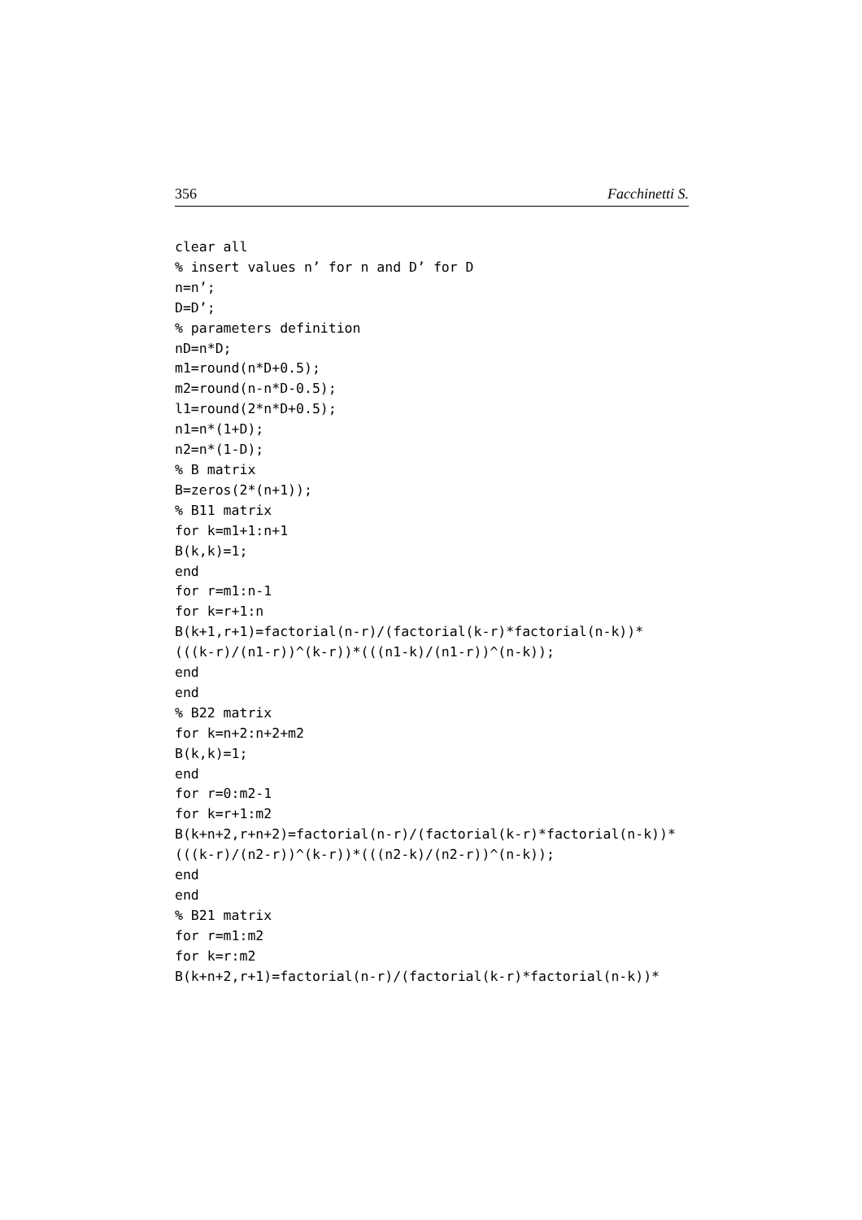356 Facchinetti S.
clear all
% insert values n’ for n and D’ for D
n=n’;
D=D’;
% parameters definition
nD=n*D;
m1=round(n*D+0.5);
m2=round(n-n*D-0.5);
l1=round(2*n*D+0.5);
n1=n*(1+D);
n2=n*(1-D);
% B matrix
B=zeros(2*(n+1));
% B11 matrix
for k=m1+1:n+1
B(k,k)=1;
end
for r=m1:n-1
for k=r+1:n
B(k+1,r+1)=factorial(n-r)/(factorial(k-r)*factorial(n-k))*
(((k-r)/(n1-r))^(k-r))*(((n1-k)/(n1-r))^(n-k));
end
end
% B22 matrix
for k=n+2:n+2+m2
B(k,k)=1;
end
for r=0:m2-1
for k=r+1:m2
B(k+n+2,r+n+2)=factorial(n-r)/(factorial(k-r)*factorial(n-k))*
(((k-r)/(n2-r))^(k-r))*(((n2-k)/(n2-r))^(n-k));
end
end
% B21 matrix
for r=m1:m2
for k=r:m2
B(k+n+2,r+1)=factorial(n-r)/(factorial(k-r)*factorial(n-k))*